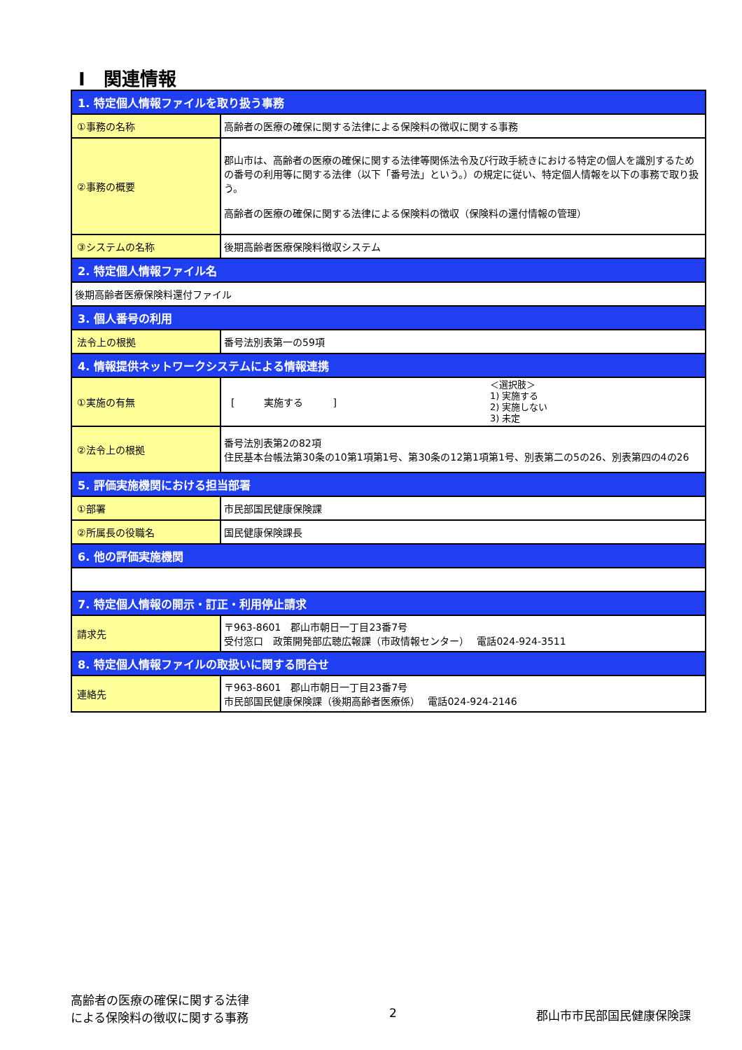Ⅰ　関連情報
| 1. 特定個人情報ファイルを取り扱う事務 | |
| ①事務の名称 | 高齢者の医療の確保に関する法律による保険料の徴収に関する事務 |
| ②事務の概要 | 郡山市は、高齢者の医療の確保に関する法律等関係法令及び行政手続きにおける特定の個人を識別するための番号の利用等に関する法律（以下「番号法」という。）の規定に従い、特定個人情報を以下の事務で取り扱う。 高齢者の医療の確保に関する法律による保険料の徴収（保険料の還付情報の管理） |
| ③システムの名称 | 後期高齢者医療保険料徴収システム |
| 2. 特定個人情報ファイル名 | |
| 後期高齢者医療保険料還付ファイル | |
| 3. 個人番号の利用 | |
| 法令上の根拠 | 番号法別表第一の59項 |
| 4. 情報提供ネットワークシステムによる情報連携 | |
| ①実施の有無 | [ 実施する ] ＜選択肢＞ 1) 実施する 2) 実施しない 3) 未定 |
| ②法令上の根拠 | 番号法別表第2の82項 住民基本台帳法第30条の10第1項第1号、第30条の12第1項第1号、別表第二の5の26、別表第四の4の26 |
| 5. 評価実施機関における担当部署 | |
| ①部署 | 市民部国民健康保険課 |
| ②所属長の役職名 | 国民健康保険課長 |
| 6. 他の評価実施機関 | |
| 7. 特定個人情報の開示・訂正・利用停止請求 | |
| 請求先 | 〒963-8601 郡山市朝日一丁目23番7号 受付窓口 政策開発部広聴広報課（市政情報センター） 電話024-924-3511 |
| 8. 特定個人情報ファイルの取扱いに関する問合せ | |
| 連絡先 | 〒963-8601 郡山市朝日一丁目23番7号 市民部国民健康保険課（後期高齢者医療係） 電話024-924-2146 |
高齢者の医療の確保に関する法律
による保険料の徴収に関する事務
2 郡山市市民部国民健康保険課